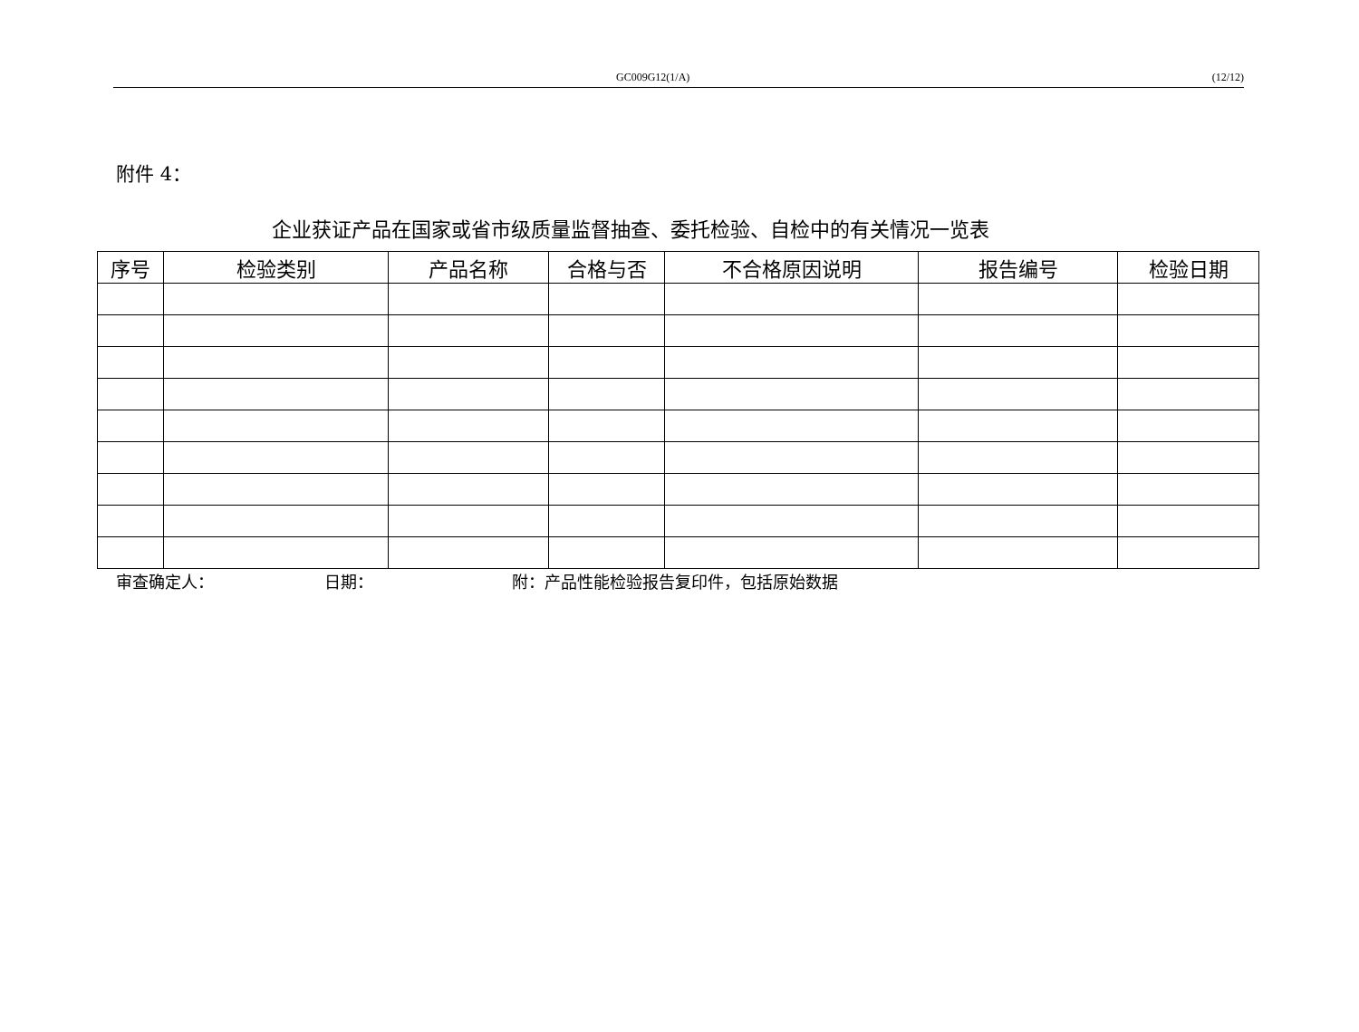GC009G12(1/A) (12/12)
附件 4：
企业获证产品在国家或省市级质量监督抽查、委托检验、自检中的有关情况一览表
| 序号 | 检验类别 | 产品名称 | 合格与否 | 不合格原因说明 | 报告编号 | 检验日期 |
| --- | --- | --- | --- | --- | --- | --- |
审查确定人： 日期： 附：产品性能检验报告复印件，包括原始数据